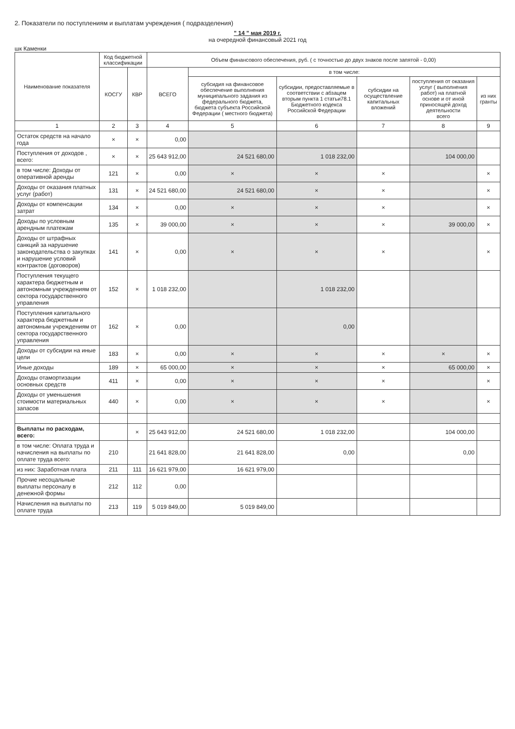2. Показатели по поступлениям и выплатам учреждения ( подразделения)
" 14 " мая 2019 г.
на очередной финансовый 2021 год
шк Каменки
| Наименование показателя | Код бюджетной классификации | | Объем финансового обеспечения, руб. ( с точностью до двух знаков после запятой - 0,00) | | | | | |
| --- | --- | --- | --- | --- | --- | --- | --- | --- |
| | КОСГУ | КВР | ВСЕГО | в том числе: | | | | |
| | | | | субсидия на финансовое обеспечение выполнения муниципального задания из федерального бюджета, бюджета субъекта Российской Федерации ( местного бюджета) | субсидии, предоставляемые в соответствии с абзацем вторым пункта 1 статьи78.1 Бюджетного кодекса Российской Федерации | субсидии на осуществление капитальных вложений | поступления от оказания услуг ( выполнения работ) на платной основе и от иной приносящей доход деятельности всего | из них гранты |
| 1 | 2 | 3 | 4 | 5 | 6 | 7 | 8 | 9 |
| Остаток средств на начало года | × | × | 0,00 | | | | | |
| Поступления от доходов , всего: | × | × | 25 643 912,00 | 24 521 680,00 | 1 018 232,00 | | 104 000,00 | |
| в том числе: Доходы от оперативной аренды | 121 | × | 0,00 | × | × | × | | × |
| Доходы от оказания платных услуг (работ) | 131 | × | 24 521 680,00 | 24 521 680,00 | × | × | | × |
| Доходы от компенсации затрат | 134 | × | 0,00 | × | × | × | | × |
| Доходы по условным арендным платежам | 135 | × | 39 000,00 | × | × | × | 39 000,00 | × |
| Доходы от штрафных санкций за нарушение законодательства о закупках и нарушение условий контрактов (договоров) | 141 | × | 0,00 | × | × | × | | × |
| Поступления текущего характера бюджетным и автономным учреждениям от сектора государственного управления | 152 | × | 1 018 232,00 | | 1 018 232,00 | | | |
| Поступления капитального характера бюджетным и автономным учреждениям от сектора государственного управления | 162 | × | 0,00 | | 0,00 | | | |
| Доходы от субсидии на иные цели | 183 | × | 0,00 | × | × | × | × | × |
| Иные доходы | 189 | × | 65 000,00 | × | × | × | 65 000,00 | × |
| Доходы отамортизации основных средств | 411 | × | 0,00 | × | × | × | | × |
| Доходы от уменьшения стоимости материальных запасов | 440 | × | 0,00 | × | × | × | | × |
| Выплаты по расходам, всего: | | × | 25 643 912,00 | 24 521 680,00 | 1 018 232,00 | | 104 000,00 | |
| в том числе: Оплата труда и начисления на выплаты по оплате труда всего: | 210 | | 21 641 828,00 | 21 641 828,00 | 0,00 | | 0,00 | |
| из них: Заработная плата | 211 | 111 | 16 621 979,00 | 16 621 979,00 | | | | |
| Прочие несоцальные выплаты персоналу в денежной формы | 212 | 112 | 0,00 | | | | | |
| Начисления на выплаты по оплате труда | 213 | 119 | 5 019 849,00 | 5 019 849,00 | | | | |